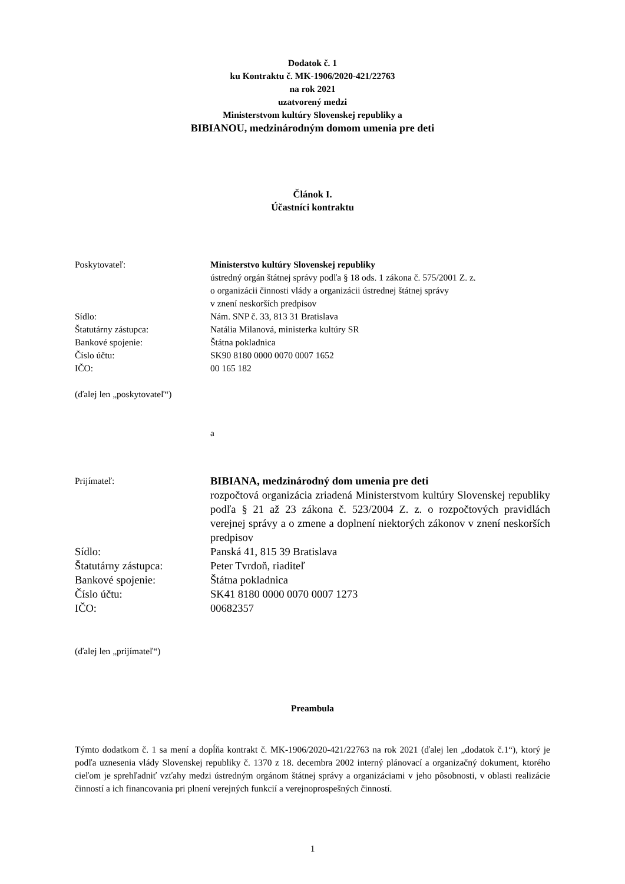Dodatok č. 1
ku Kontraktu č. MK-1906/2020-421/22763
na rok 2021
uzatvorený medzi
Ministerstvom kultúry Slovenskej republiky a
BIBIANOU, medzinárodným domom umenia pre deti
Článok I.
Účastníci kontraktu
Poskytovateľ: Ministerstvo kultúry Slovenskej republiky
ústredný orgán štátnej správy podľa § 18 ods. 1 zákona č. 575/2001 Z. z.
o organizácii činnosti vlády a organizácii ústrednej štátnej správy
v znení neskorších predpisov
Sídlo: Nám. SNP č. 33, 813 31 Bratislava
Štatutárny zástupca: Natália Milanová, ministerka kultúry SR
Bankové spojenie: Štátna pokladnica
Číslo účtu: SK90 8180 0000 0070 0007 1652
IČO: 00 165 182
(ďalej len „poskytovateľ“)
a
Prijímateľ:
BIBIANA, medzinárodný dom umenia pre deti
rozpočtová organizácia zriadená Ministerstvom kultúry Slovenskej republiky podľa § 21 až 23 zákona č. 523/2004 Z. z. o rozpočtových pravidlách verejnej správy a o zmene a doplnení niektorých zákonov v znení neskorších predpisov
Sídlo: Panská 41, 815 39 Bratislava
Štatutárny zástupca: Peter Tvrdoň, riaditeľ
Bankové spojenie: Štátna pokladnica
Číslo účtu: SK41 8180 0000 0070 0007 1273
IČO: 00682357
(ďalej len „prijímateľ“)
Preambula
Týmto dodatkom č. 1 sa mení a dopĺňa kontrakt č. MK-1906/2020-421/22763 na rok 2021 (ďalej len „dodatok č.1“), ktorý je podľa uznesenia vlády Slovenskej republiky č. 1370 z 18. decembra 2002 interný plánovací a organizačný dokument, ktorého cieľom je sprehľadniť vzťahy medzi ústredným orgánom štátnej správy a organizáciami v jeho pôsobnosti, v oblasti realizácie činností a ich financovania pri plnení verejných funkcií a verejnoprospešných činností.
1